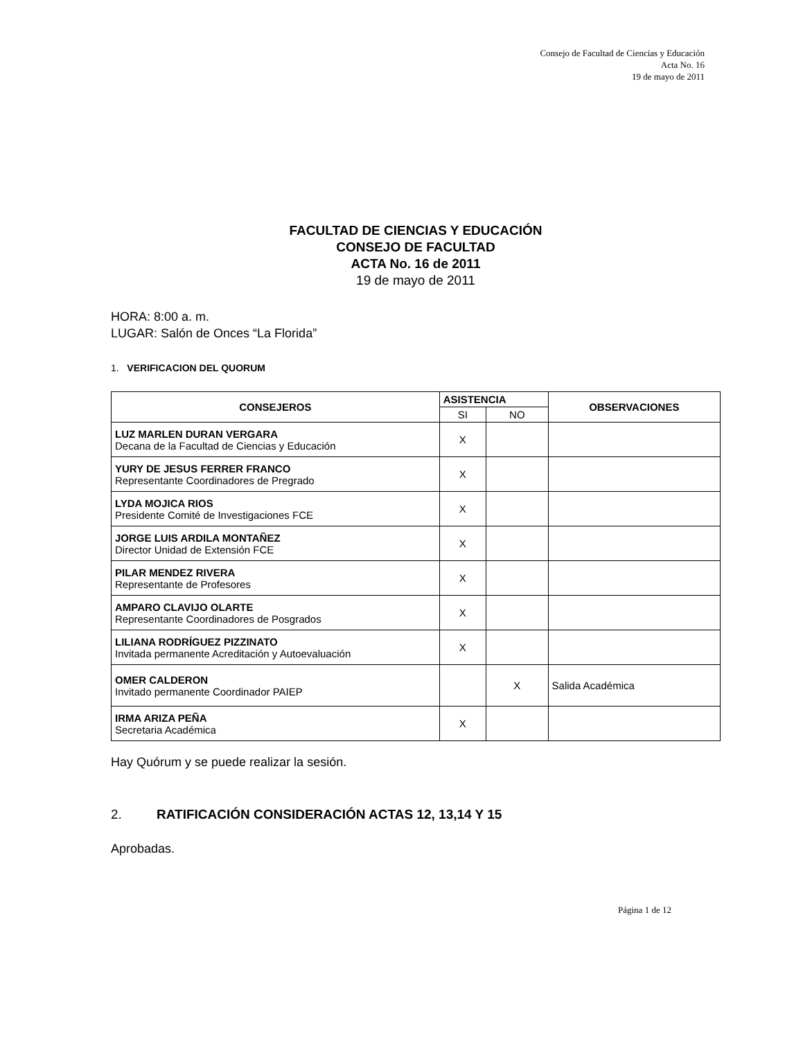Consejo de Facultad de Ciencias y Educación
Acta No. 16
19 de mayo de 2011
FACULTAD DE CIENCIAS Y EDUCACIÓN
CONSEJO DE FACULTAD
ACTA No. 16 de 2011
19 de mayo de 2011
HORA: 8:00 a. m.
LUGAR: Salón de Onces “La Florida”
1. VERIFICACION DEL QUORUM
| CONSEJEROS | ASISTENCIA | | OBSERVACIONES |
| --- | --- | --- | --- |
| | SI | NO | |
| LUZ MARLEN DURAN VERGARA Decana de la Facultad de Ciencias y Educación | X | | |
| YURY DE JESUS FERRER FRANCO Representante Coordinadores de Pregrado | X | | |
| LYDA MOJICA RIOS Presidente Comité de Investigaciones FCE | X | | |
| JORGE LUIS ARDILA MONTAÑEZ Director Unidad de Extensión FCE | X | | |
| PILAR MENDEZ RIVERA Representante de Profesores | X | | |
| AMPARO CLAVIJO OLARTE Representante Coordinadores de Posgrados | X | | |
| LILIANA RODRÍGUEZ PIZZINATO Invitada permanente Acreditación y Autoevaluación | X | | |
| OMER CALDERON Invitado permanente Coordinador PAIEP | | X | Salida Académica |
| IRMA ARIZA PEÑA Secretaria Académica | X | | |
Hay Quórum y se puede realizar la sesión.
2. RATIFICACIÓN CONSIDERACIÓN ACTAS 12, 13,14 Y 15
Aprobadas.
Página 1 de 12